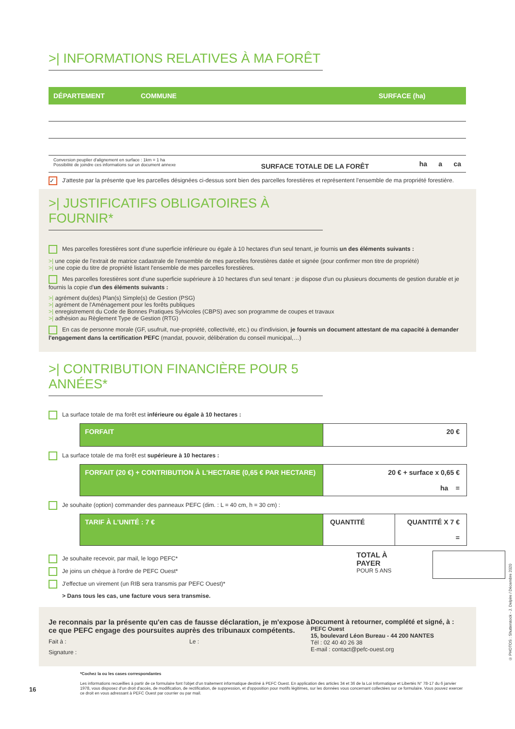>| INFORMATIONS RELATIVES À MA FORÊT
| DÉPARTEMENT | COMMUNE | SURFACE (ha) |
| --- | --- | --- |
| Conversion peuplier d'alignement en surface : 1km = 1 ha Possibilité de joindre ces informations sur un document annexe SURFACE TOTALE DE LA FORÊT | | ha a ca |
✓ J'atteste par la présente que les parcelles désignées ci-dessus sont bien des parcelles forestières et représentent l'ensemble de ma propriété forestière.
>| JUSTIFICATIFS OBLIGATOIRES À FOURNIR*
Mes parcelles forestières sont d'une superficie inférieure ou égale à 10 hectares d'un seul tenant, je fournis un des éléments suivants :
>| une copie de l'extrait de matrice cadastrale de l'ensemble de mes parcelles forestières datée et signée (pour confirmer mon titre de propriété)
>| une copie du titre de propriété listant l'ensemble de mes parcelles forestières.
Mes parcelles forestières sont d'une superficie supérieure à 10 hectares d'un seul tenant : je dispose d'un ou plusieurs documents de gestion durable et je fournis la copie d'un des éléments suivants :
>| agrément du(des) Plan(s) Simple(s) de Gestion (PSG)
>| agrément de l'Aménagement pour les forêts publiques
>| enregistrement du Code de Bonnes Pratiques Sylvicoles (CBPS) avec son programme de coupes et travaux
>| adhésion au Règlement Type de Gestion (RTG)
En cas de personne morale (GF, usufruit, nue-propriété, collectivité, etc.) ou d'indivision, je fournis un document attestant de ma capacité à demander l'engagement dans la certification PEFC (mandat, pouvoir, délibération du conseil municipal,…)
>| CONTRIBUTION FINANCIÈRE POUR 5 ANNÉES*
La surface totale de ma forêt est inférieure ou égale à 10 hectares :
FORFAIT 20 €
La surface totale de ma forêt est supérieure à 10 hectares :
FORFAIT (20 €) + CONTRIBUTION À L'HECTARE (0,65 € PAR HECTARE)
20 € + surface x 0,65 €
ha =
Je souhaite (option) commander des panneaux PEFC (dim. : L = 40 cm, h = 30 cm) :
TARIF À L'UNITÉ : 7 € QUANTITÉ QUANTITÉ X 7 €
=
Je souhaite recevoir, par mail, le logo PEFC*
Je joins un chèque à l'ordre de PEFC Ouest*
J'effectue un virement (un RIB sera transmis par PEFC Ouest)*
> Dans tous les cas, une facture vous sera transmise.
TOTAL À PAYER
POUR 5 ANS
Je reconnais par la présente qu'en cas de fausse déclaration, je m'expose à ce que PEFC engage des poursuites auprès des tribunaux compétents.
Fait à : Le :
Signature :
Document à retourner, complété et signé, à :
PEFC Ouest
15, boulevard Léon Bureau - 44 200 NANTES
Tél : 02 40 40 26 38
E-mail : contact@pefc-ouest.org
16
*Cochez la ou les cases correspondantes
Les informations recueillies à partir de ce formulaire font l'objet d'un traitement informatique destiné à PEFC Ouest. En application des articles 34 et 36 de la Loi Informatique et Libertés N° 78-17 du 6 janvier 1978, vous disposez d'un droit d'accès, de modification, de rectification, de suppression, et d'opposition pour motifs légitimes, sur les données vous concernant collectées sur ce formulaire. Vous pouvez exercer ce droit en vous adressant à PEFC Ouest par courrier ou par mail.
© PHOTOS : Shutterstock - J. Delpire / Décembre 2020